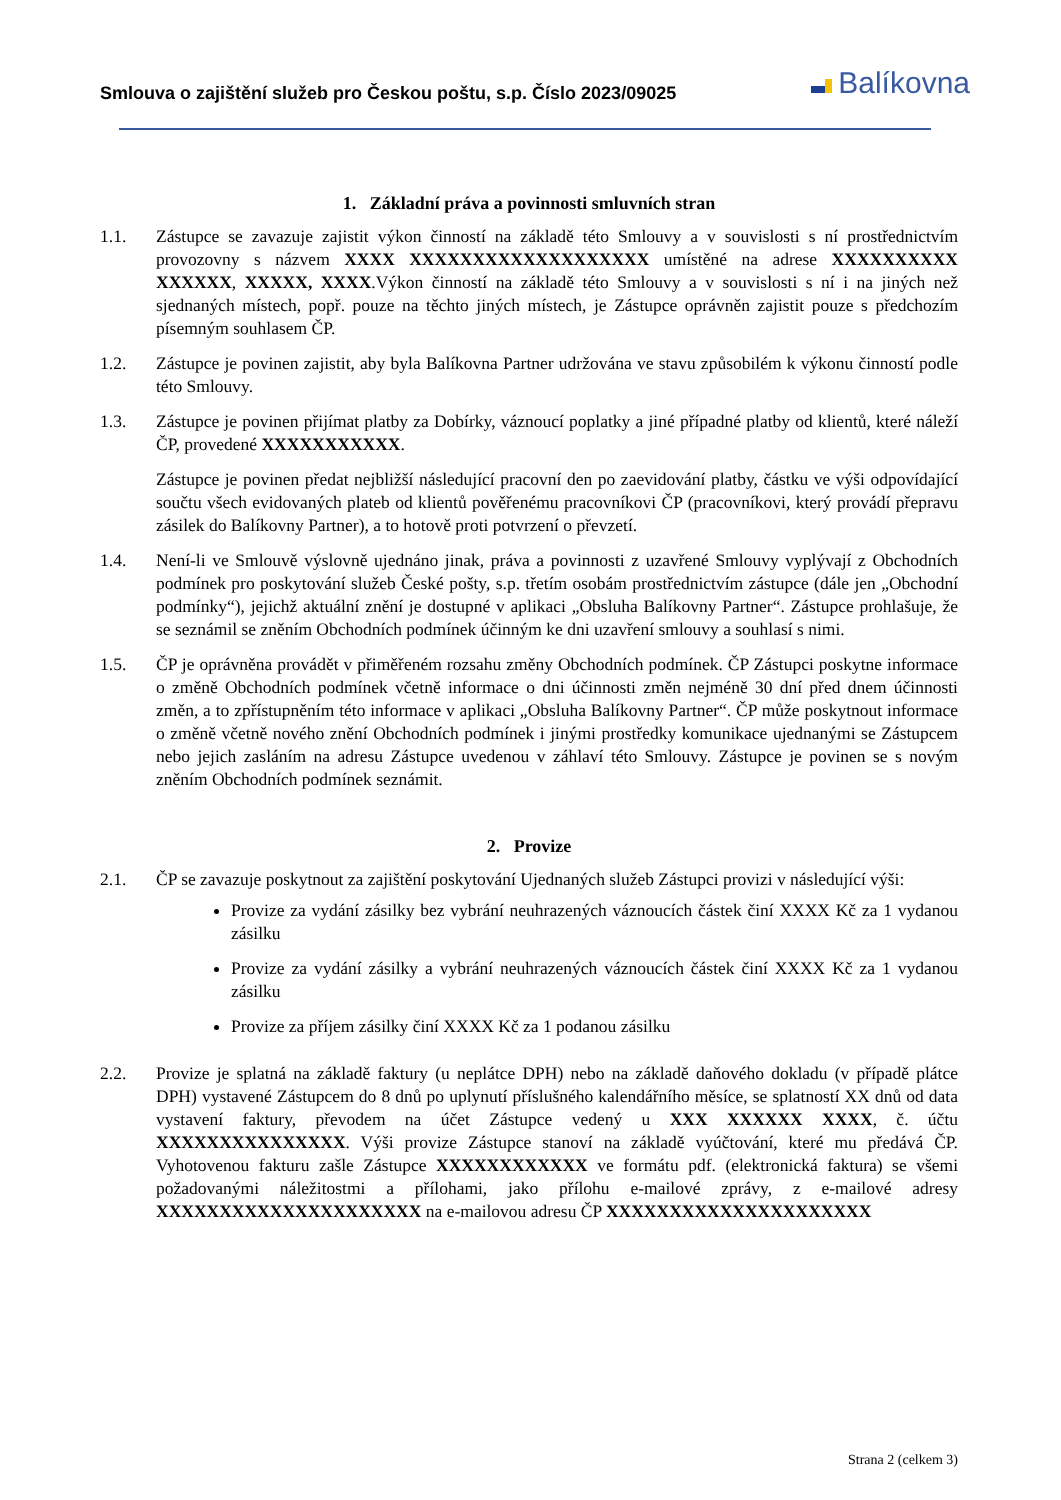Smlouva o zajištění služeb pro Českou poštu, s.p. Číslo 2023/09025
Balíkovna
1. Základní práva a povinnosti smluvních stran
1.1. Zástupce se zavazuje zajistit výkon činností na základě této Smlouvy a v souvislosti s ní prostřednictvím provozovny s názvem XXXX XXXXXXXXXXXXXXXXXXX umístěné na adrese XXXXXXXXXX XXXXXX, XXXXX, XXXX.Výkon činností na základě této Smlouvy a v souvislosti s ní i na jiných než sjednaných místech, popř. pouze na těchto jiných místech, je Zástupce oprávněn zajistit pouze s předchozím písemným souhlasem ČP.
1.2. Zástupce je povinen zajistit, aby byla Balíkovna Partner udržována ve stavu způsobilém k výkonu činností podle této Smlouvy.
1.3. Zástupce je povinen přijímat platby za Dobírky, váznoucí poplatky a jiné případné platby od klientů, které náleží ČP, provedené XXXXXXXXXXX.
Zástupce je povinen předat nejbližší následující pracovní den po zaevidování platby, částku ve výši odpovídající součtu všech evidovaných plateb od klientů pověřenému pracovníkovi ČP (pracovníkovi, který provádí přepravu zásilek do Balíkovny Partner), a to hotově proti potvrzení o převzetí.
1.4. Není-li ve Smlouvě výslovně ujednáno jinak, práva a povinnosti z uzavřené Smlouvy vyplývají z Obchodních podmínek pro poskytování služeb České pošty, s.p. třetím osobám prostřednictvím zástupce (dále jen „Obchodní podmínky“), jejichž aktuální znění je dostupné v aplikaci „Obsluha Balíkovny Partner“. Zástupce prohlašuje, že se seznámil se zněním Obchodních podmínek účinným ke dni uzavření smlouvy a souhlasí s nimi.
1.5. ČP je oprávněna provádět v přiměřeném rozsahu změny Obchodních podmínek. ČP Zástupci poskytne informace o změně Obchodních podmínek včetně informace o dni účinnosti změn nejméně 30 dní před dnem účinnosti změn, a to zpřístupněním této informace v aplikaci „Obsluha Balíkovny Partner“. ČP může poskytnout informace o změně včetně nového znění Obchodních podmínek i jinými prostředky komunikace ujednanými se Zástupcem nebo jejich zasláním na adresu Zástupce uvedenou v záhlaví této Smlouvy. Zástupce je povinen se s novým zněním Obchodních podmínek seznámit.
2. Provize
2.1. ČP se zavazuje poskytnout za zajištění poskytování Ujednaných služeb Zástupci provizi v následující výši:
Provize za vydání zásilky bez vybrání neuhrazených váznoucích částek činí XXXX Kč za 1 vydanou zásilku
Provize za vydání zásilky a vybrání neuhrazených váznoucích částek činí XXXX Kč za 1 vydanou zásilku
Provize za příjem zásilky činí XXXX Kč za 1 podanou zásilku
2.2. Provize je splatná na základě faktury (u neplátce DPH) nebo na základě daňového dokladu (v případě plátce DPH) vystavené Zástupcem do 8 dnů po uplynutí příslušného kalendářního měsíce, se splatností XX dnů od data vystavení faktury, převodem na účet Zástupce vedený u XXX XXXXXX XXXX, č. účtu XXXXXXXXXXXXXXX. Výši provize Zástupce stanoví na základě vyúčtování, které mu předává ČP. Vyhotovenou fakturu zašle Zástupce XXXXXXXXXXXX ve formátu pdf. (elektronická faktura) se všemi požadovanými náležitostmi a přílohami, jako přílohu e-mailové zprávy, z e-mailové adresy XXXXXXXXXXXXXXXXXXXXX na e-mailovou adresu ČP XXXXXXXXXXXXXXXXXXXXX
Strana 2 (celkem 3)